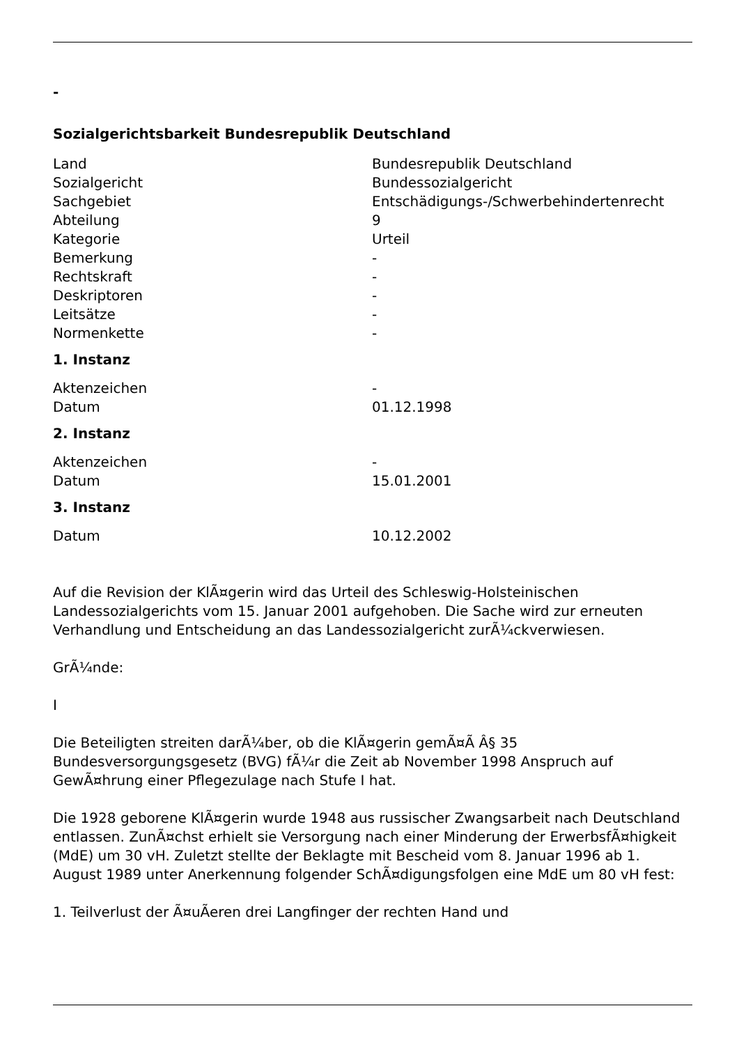-
Sozialgerichtsbarkeit Bundesrepublik Deutschland
| Land | Bundesrepublik Deutschland |
| Sozialgericht | Bundessozialgericht |
| Sachgebiet | Entschädigungs-/Schwerbehindertenrecht |
| Abteilung | 9 |
| Kategorie | Urteil |
| Bemerkung | - |
| Rechtskraft | - |
| Deskriptoren | - |
| Leitsätze | - |
| Normenkette | - |
1. Instanz
| Aktenzeichen | - |
| Datum | 01.12.1998 |
2. Instanz
| Aktenzeichen | - |
| Datum | 15.01.2001 |
3. Instanz
| Datum | 10.12.2002 |
Auf die Revision der KlÃ¤gerin wird das Urteil des Schleswig-Holsteinischen Landessozialgerichts vom 15. Januar 2001 aufgehoben. Die Sache wird zur erneuten Verhandlung und Entscheidung an das Landessozialgericht zurÃ¼ckverwiesen.
GrÃ¼nde:
I
Die Beteiligten streiten darÃ¼ber, ob die KlÃ¤gerin gemÃ¤Ã Â§ 35 Bundesversorgungsgesetz (BVG) fÃ¼r die Zeit ab November 1998 Anspruch auf GewÃ¤hrung einer Pflegezulage nach Stufe I hat.
Die 1928 geborene KlÃ¤gerin wurde 1948 aus russischer Zwangsarbeit nach Deutschland entlassen. ZunÃ¤chst erhielt sie Versorgung nach einer Minderung der ErwerbsfÃ¤higkeit (MdE) um 30 vH. Zuletzt stellte der Beklagte mit Bescheid vom 8. Januar 1996 ab 1. August 1989 unter Anerkennung folgender SchÃ¤digungsfolgen eine MdE um 80 vH fest:
1. Teilverlust der Ã¤uÃeren drei Langfinger der rechten Hand und